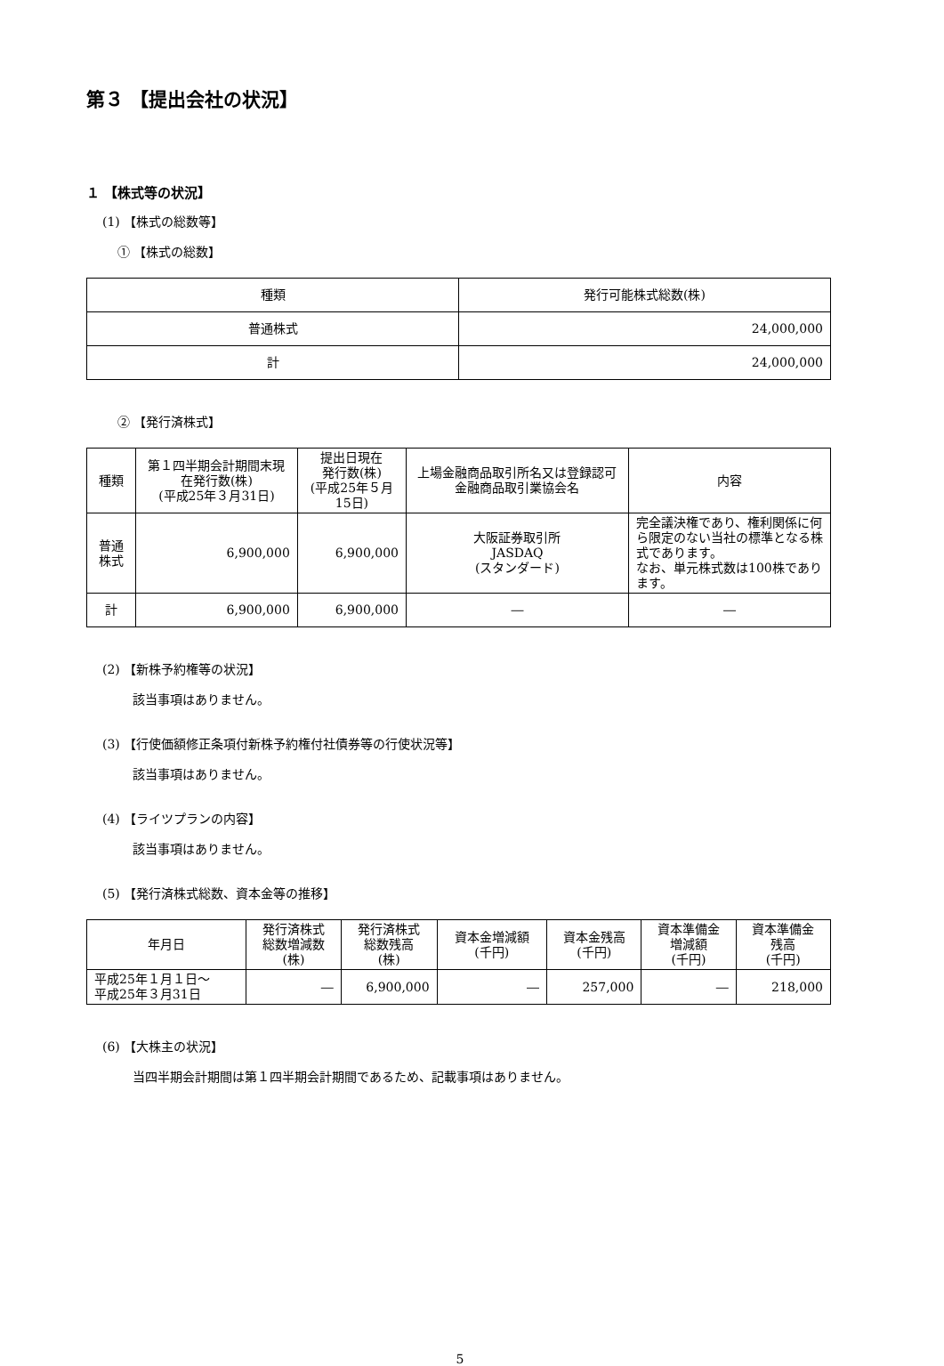第３ 【提出会社の状況】
１ 【株式等の状況】
(1) 【株式の総数等】
① 【株式の総数】
| 種類 | 発行可能株式総数(株) |
| --- | --- |
| 普通株式 | 24,000,000 |
| 計 | 24,000,000 |
② 【発行済株式】
| 種類 | 第１四半期会計期間末現在発行数(株) (平成25年３月31日) | 提出日現在 発行数(株) (平成25年５月15日) | 上場金融商品取引所名又は登録認可金融商品取引業協会名 | 内容 |
| --- | --- | --- | --- | --- |
| 普通株式 | 6,900,000 | 6,900,000 | 大阪証券取引所 JASDAQ (スタンダード) | 完全議決権であり、権利関係に何ら限定のない当社の標準となる株式であります。 なお、単元株式数は100株であります。 |
| 計 | 6,900,000 | 6,900,000 | ― | ― |
(2) 【新株予約権等の状況】
該当事項はありません。
(3) 【行使価額修正条項付新株予約権付社債券等の行使状況等】
該当事項はありません。
(4) 【ライツプランの内容】
該当事項はありません。
(5) 【発行済株式総数、資本金等の推移】
| 年月日 | 発行済株式 総数増減数 (株) | 発行済株式 総数残高 (株) | 資本金増減額 (千円) | 資本金残高 (千円) | 資本準備金 増減額 (千円) | 資本準備金 残高 (千円) |
| --- | --- | --- | --- | --- | --- | --- |
| 平成25年１月１日～ 平成25年３月31日 | ― | 6,900,000 | ― | 257,000 | ― | 218,000 |
(6) 【大株主の状況】
当四半期会計期間は第１四半期会計期間であるため、記載事項はありません。
5